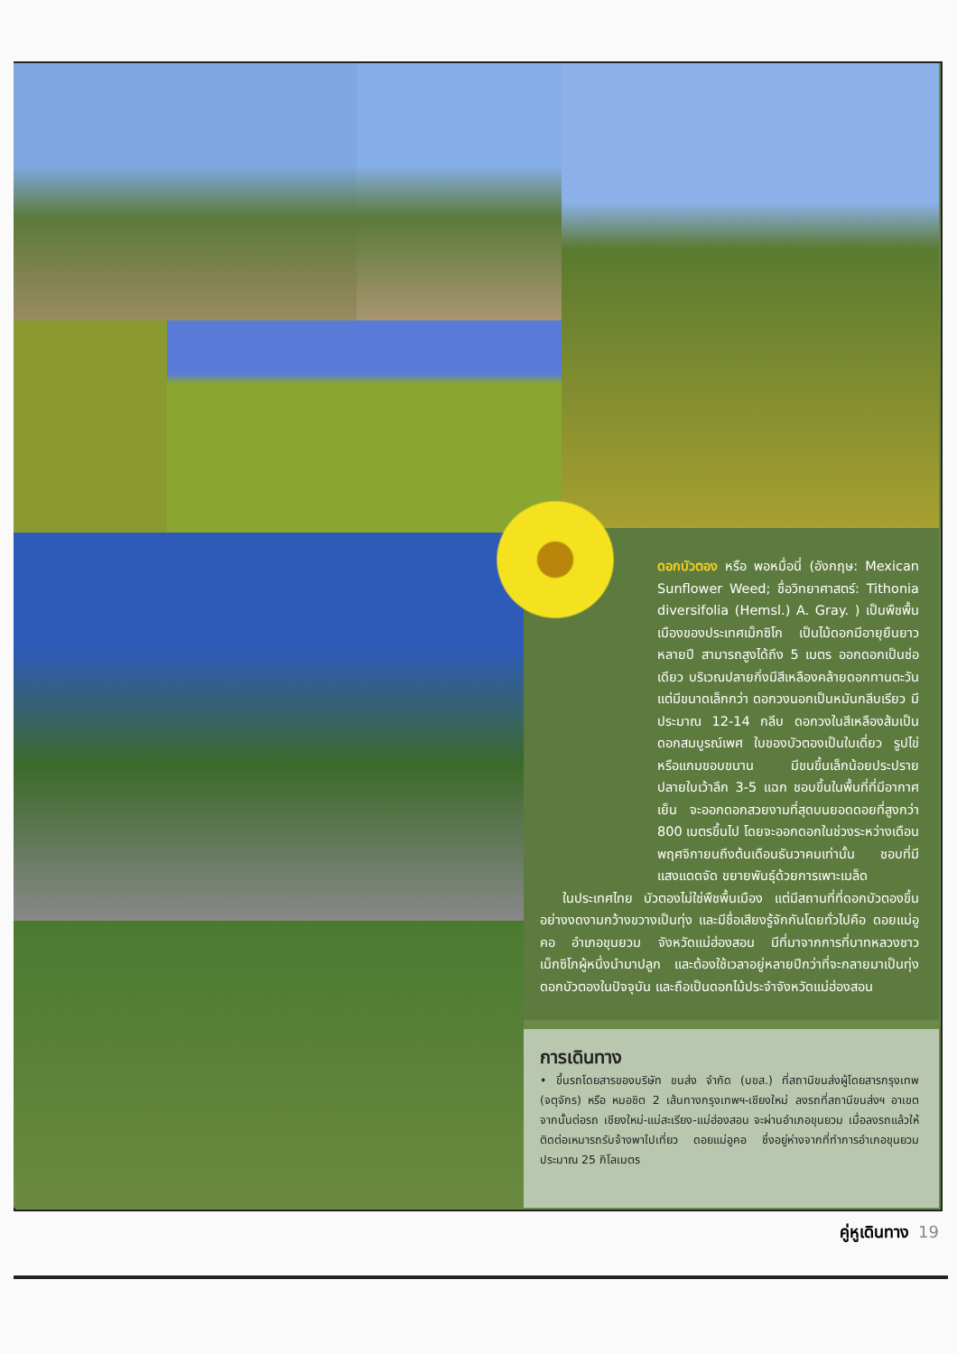ดอกบัวตอง หรือ พอหมื่อนี่ (อังกฤษ: Mexican Sunflower Weed; ชื่อวิทยาศาสตร์: Tithonia diversifolia (Hemsl.) A. Gray. ) เป็นพืชพื้นเมืองของประเทศเม็กซิโก เป็นไม้ดอกมีอายุยืนยาวหลายปี สามารถสูงได้ถึง 5 เมตร ออกดอกเป็นช่อเดียว บริเวณปลายกิ่งมีสีเหลืองคล้ายดอกทานตะวัน แต่มีขนาดเล็กกว่า ดอกวงนอกเป็นหมันกลีบเรียว มีประมาณ 12-14 กลีบ ดอกวงในสีเหลืองส้มเป็นดอกสมบูรณ์เพศ ใบของบัวตองเป็นใบเดี่ยว รูปไข่หรือแกมขอบขนาน มีขนขึ้นเล็กน้อยประปราย ปลายใบเว้าลึก 3-5 แฉก ชอบขึ้นในพื้นที่ที่มีอากาศเย็น จะออกดอกสวยงามที่สุดบนยอดดอยที่สูงกว่า 800 เมตรขึ้นไป โดยจะออกดอกในช่วงระหว่างเดือนพฤศจิกายนถึงต้นเดือนธันวาคมเท่านั้น ชอบที่มีแสงแดดจัด ขยายพันธุ์ด้วยการเพาะเมล็ด
ในประเทศไทย บัวตองไม่ใช่พืชพื้นเมือง แต่มีสถานที่ที่ดอกบัวตองขึ้นอย่างงดงามกว้างขวางเป็นทุ่ง และมีชื่อเสียงรู้จักกันโดยทั่วไปคือ ดอยแม่อูคอ อำเภอขุนยวม จังหวัดแม่ฮ่องสอน มีที่มาจากการที่บาทหลวงชาวเม็กซิโกผู้หนึ่งนำมาปลูก และต้องใช้เวลาอยู่หลายปีกว่าที่จะกลายมาเป็นทุ่งดอกบัวตองในปัจจุบัน และถือเป็นดอกไม้ประจำจังหวัดแม่ฮ่องสอน
การเดินทาง
• ขึ้นรถโดยสารของบริษัท ขนส่ง จำกัด (บขส.) ที่สถานีขนส่งผู้โดยสารกรุงเทพ (จตุจักร) หรือ หมอชิต 2 เส้นทางกรุงเทพฯ-เชียงใหม่ ลงรถที่สถานีขนส่งฯ อาเขต จากนั้นต่อรถ เชียงใหม่-แม่สะเรียง-แม่ฮ่องสอน จะผ่านอำเภอขุนยวม เมื่อลงรถแล้วให้ติดต่อเหมารถรับจ้างพาไปเที่ยว ดอยแม่อูคอ ซึ่งอยู่ห่างจากที่ทำการอำเภอขุนยวมประมาณ 25 กิโลเมตร
คู่หูเดินทาง 19